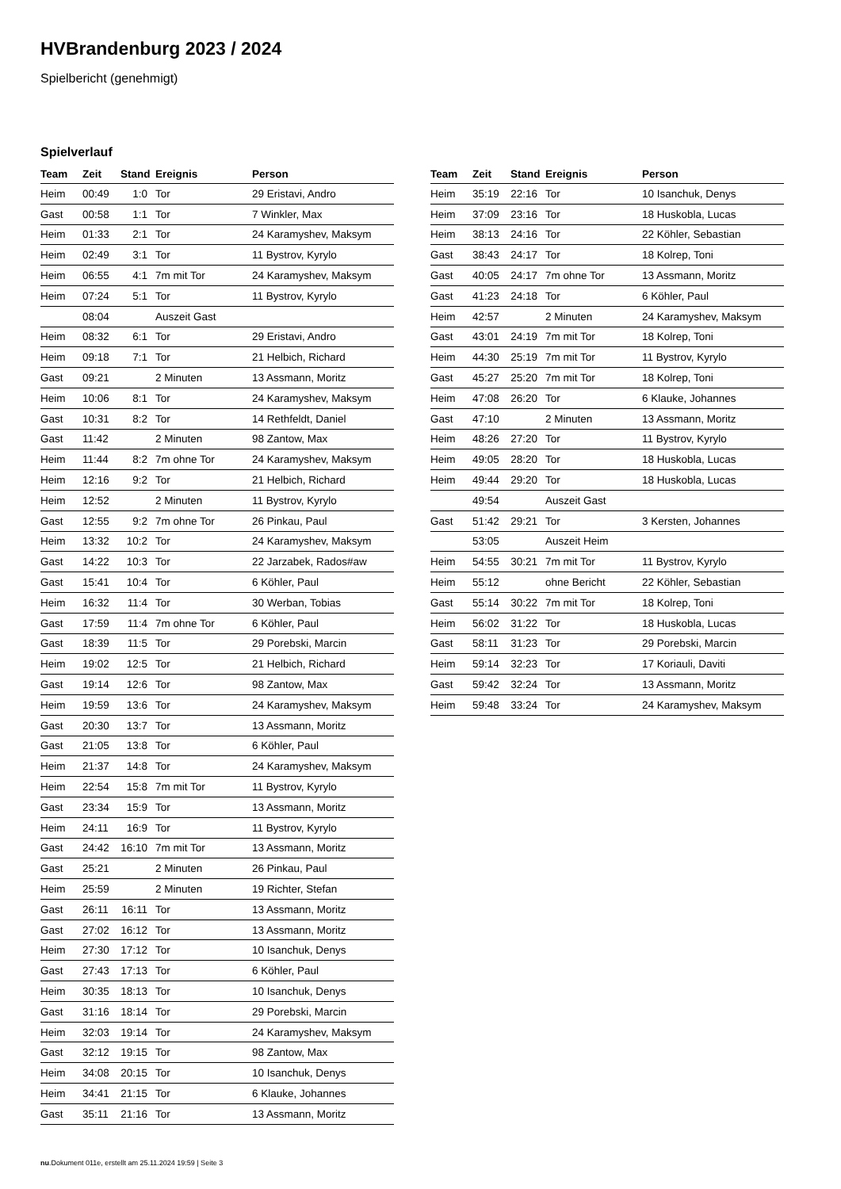HVBrandenburg 2023 / 2024
Spielbericht (genehmigt)
Spielverlauf
| Team | Zeit | Stand | Ereignis | Person |
| --- | --- | --- | --- | --- |
| Heim | 00:49 | 1:0 | Tor | 29 Eristavi, Andro |
| Gast | 00:58 | 1:1 | Tor | 7 Winkler, Max |
| Heim | 01:33 | 2:1 | Tor | 24 Karamyshev, Maksym |
| Heim | 02:49 | 3:1 | Tor | 11 Bystrov, Kyrylo |
| Heim | 06:55 | 4:1 | 7m mit Tor | 24 Karamyshev, Maksym |
| Heim | 07:24 | 5:1 | Tor | 11 Bystrov, Kyrylo |
| | 08:04 | | Auszeit Gast | |
| Heim | 08:32 | 6:1 | Tor | 29 Eristavi, Andro |
| Heim | 09:18 | 7:1 | Tor | 21 Helbich, Richard |
| Gast | 09:21 | | 2 Minuten | 13 Assmann, Moritz |
| Heim | 10:06 | 8:1 | Tor | 24 Karamyshev, Maksym |
| Gast | 10:31 | 8:2 | Tor | 14 Rethfeldt, Daniel |
| Gast | 11:42 | | 2 Minuten | 98 Zantow, Max |
| Heim | 11:44 | 8:2 | 7m ohne Tor | 24 Karamyshev, Maksym |
| Heim | 12:16 | 9:2 | Tor | 21 Helbich, Richard |
| Heim | 12:52 | | 2 Minuten | 11 Bystrov, Kyrylo |
| Gast | 12:55 | 9:2 | 7m ohne Tor | 26 Pinkau, Paul |
| Heim | 13:32 | 10:2 | Tor | 24 Karamyshev, Maksym |
| Gast | 14:22 | 10:3 | Tor | 22 Jarzabek, Rados#aw |
| Gast | 15:41 | 10:4 | Tor | 6 Köhler, Paul |
| Heim | 16:32 | 11:4 | Tor | 30 Werban, Tobias |
| Gast | 17:59 | 11:4 | 7m ohne Tor | 6 Köhler, Paul |
| Gast | 18:39 | 11:5 | Tor | 29 Porebski, Marcin |
| Heim | 19:02 | 12:5 | Tor | 21 Helbich, Richard |
| Gast | 19:14 | 12:6 | Tor | 98 Zantow, Max |
| Heim | 19:59 | 13:6 | Tor | 24 Karamyshev, Maksym |
| Gast | 20:30 | 13:7 | Tor | 13 Assmann, Moritz |
| Gast | 21:05 | 13:8 | Tor | 6 Köhler, Paul |
| Heim | 21:37 | 14:8 | Tor | 24 Karamyshev, Maksym |
| Heim | 22:54 | 15:8 | 7m mit Tor | 11 Bystrov, Kyrylo |
| Gast | 23:34 | 15:9 | Tor | 13 Assmann, Moritz |
| Heim | 24:11 | 16:9 | Tor | 11 Bystrov, Kyrylo |
| Gast | 24:42 | 16:10 | 7m mit Tor | 13 Assmann, Moritz |
| Gast | 25:21 | | 2 Minuten | 26 Pinkau, Paul |
| Heim | 25:59 | | 2 Minuten | 19 Richter, Stefan |
| Gast | 26:11 | 16:11 | Tor | 13 Assmann, Moritz |
| Gast | 27:02 | 16:12 | Tor | 13 Assmann, Moritz |
| Heim | 27:30 | 17:12 | Tor | 10 Isanchuk, Denys |
| Gast | 27:43 | 17:13 | Tor | 6 Köhler, Paul |
| Heim | 30:35 | 18:13 | Tor | 10 Isanchuk, Denys |
| Gast | 31:16 | 18:14 | Tor | 29 Porebski, Marcin |
| Heim | 32:03 | 19:14 | Tor | 24 Karamyshev, Maksym |
| Gast | 32:12 | 19:15 | Tor | 98 Zantow, Max |
| Heim | 34:08 | 20:15 | Tor | 10 Isanchuk, Denys |
| Heim | 34:41 | 21:15 | Tor | 6 Klauke, Johannes |
| Gast | 35:11 | 21:16 | Tor | 13 Assmann, Moritz |
| Team | Zeit | Stand | Ereignis | Person |
| --- | --- | --- | --- | --- |
| Heim | 35:19 | 22:16 | Tor | 10 Isanchuk, Denys |
| Heim | 37:09 | 23:16 | Tor | 18 Huskobla, Lucas |
| Heim | 38:13 | 24:16 | Tor | 22 Köhler, Sebastian |
| Gast | 38:43 | 24:17 | Tor | 18 Kolrep, Toni |
| Gast | 40:05 | 24:17 | 7m ohne Tor | 13 Assmann, Moritz |
| Gast | 41:23 | 24:18 | Tor | 6 Köhler, Paul |
| Heim | 42:57 | | 2 Minuten | 24 Karamyshev, Maksym |
| Gast | 43:01 | 24:19 | 7m mit Tor | 18 Kolrep, Toni |
| Heim | 44:30 | 25:19 | 7m mit Tor | 11 Bystrov, Kyrylo |
| Gast | 45:27 | 25:20 | 7m mit Tor | 18 Kolrep, Toni |
| Heim | 47:08 | 26:20 | Tor | 6 Klauke, Johannes |
| Gast | 47:10 | | 2 Minuten | 13 Assmann, Moritz |
| Heim | 48:26 | 27:20 | Tor | 11 Bystrov, Kyrylo |
| Heim | 49:05 | 28:20 | Tor | 18 Huskobla, Lucas |
| Heim | 49:44 | 29:20 | Tor | 18 Huskobla, Lucas |
| | 49:54 | | Auszeit Gast | |
| Gast | 51:42 | 29:21 | Tor | 3 Kersten, Johannes |
| | 53:05 | | Auszeit Heim | |
| Heim | 54:55 | 30:21 | 7m mit Tor | 11 Bystrov, Kyrylo |
| Heim | 55:12 | | ohne Bericht | 22 Köhler, Sebastian |
| Gast | 55:14 | 30:22 | 7m mit Tor | 18 Kolrep, Toni |
| Heim | 56:02 | 31:22 | Tor | 18 Huskobla, Lucas |
| Gast | 58:11 | 31:23 | Tor | 29 Porebski, Marcin |
| Heim | 59:14 | 32:23 | Tor | 17 Koriauli, Daviti |
| Gast | 59:42 | 32:24 | Tor | 13 Assmann, Moritz |
| Heim | 59:48 | 33:24 | Tor | 24 Karamyshev, Maksym |
nu.Dokument 011e, erstellt am 25.11.2024 19:59 | Seite 3